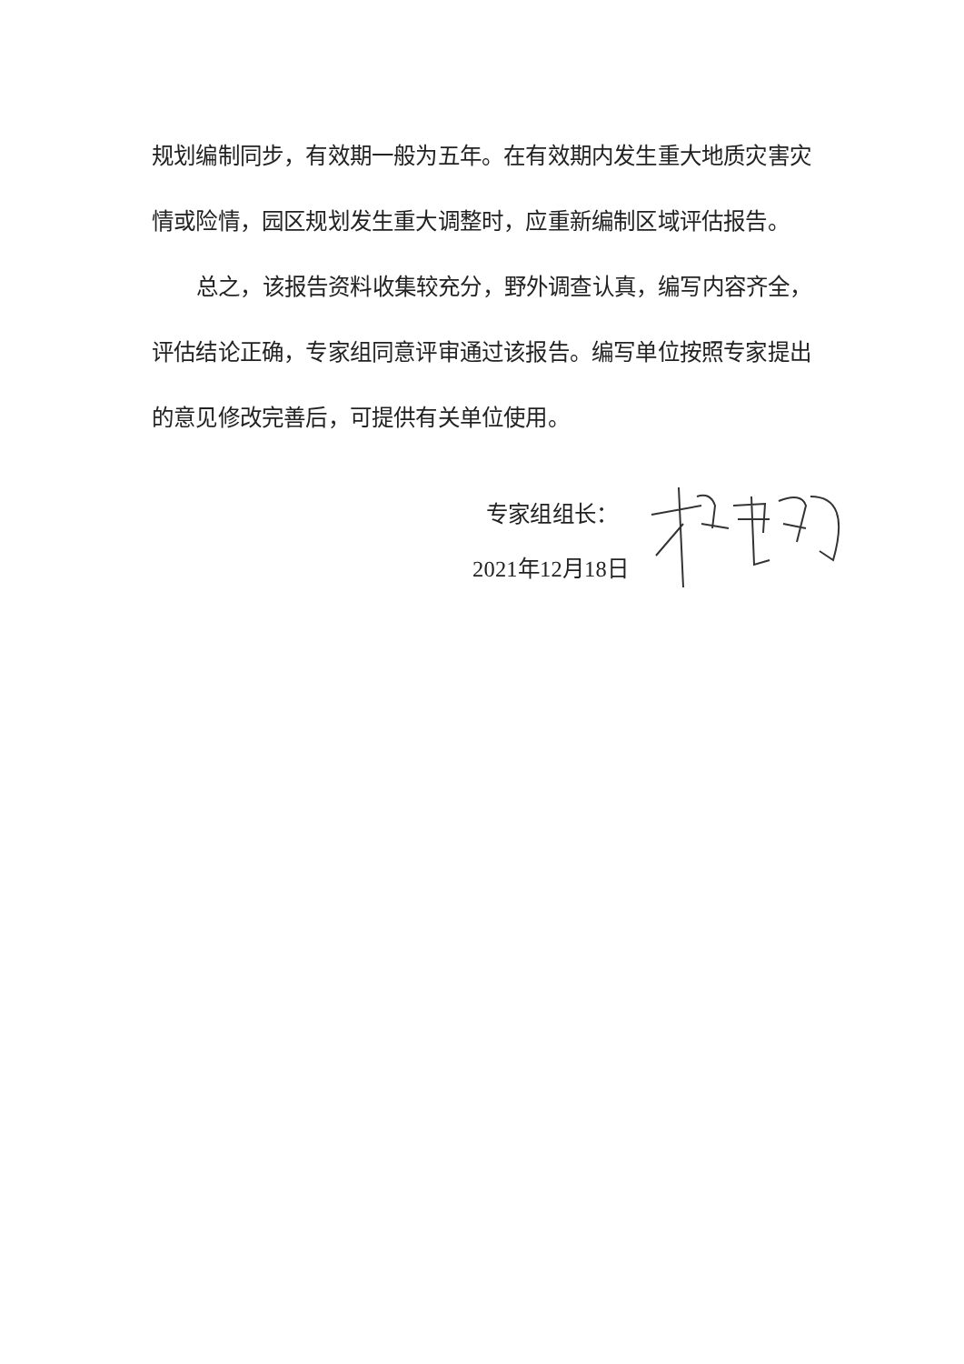规划编制同步，有效期一般为五年。在有效期内发生重大地质灾害灾情或险情，园区规划发生重大调整时，应重新编制区域评估报告。
总之，该报告资料收集较充分，野外调查认真，编写内容齐全，评估结论正确，专家组同意评审通过该报告。编写单位按照专家提出的意见修改完善后，可提供有关单位使用。
专家组组长：
2021年12月18日